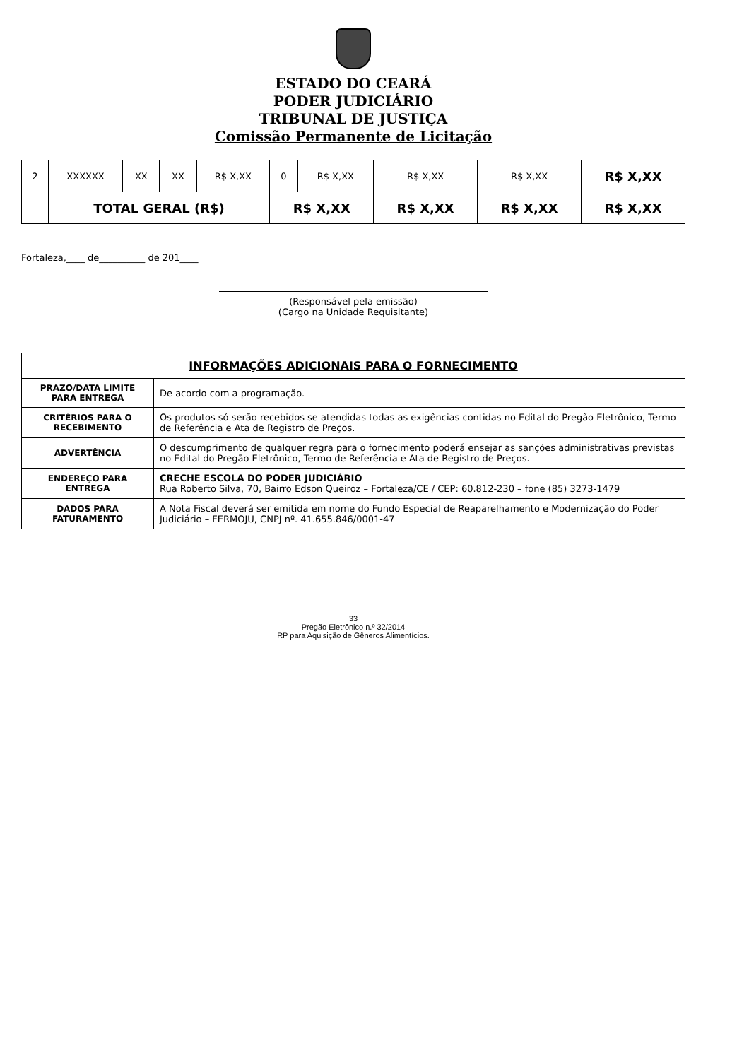ESTADO DO CEARÁ
PODER JUDICIÁRIO
TRIBUNAL DE JUSTIÇA
Comissão Permanente de Licitação
| 2 | XXXXXX | XX | XX | R$ X,XX | 0 | R$ X,XX | R$ X,XX | R$ X,XX | R$ X,XX |
| | TOTAL GERAL (R$) | | | | R$ X,XX | | R$ X,XX | R$ X,XX | R$ X,XX |
Fortaleza,____ de__________ de 201____
(Responsável pela emissão)
(Cargo na Unidade Requisitante)
| INFORMAÇÕES ADICIONAIS PARA O FORNECIMENTO | |
| --- | --- |
| PRAZO/DATA LIMITE PARA ENTREGA | De acordo com a programação. |
| CRITÉRIOS PARA O RECEBIMENTO | Os produtos só serão recebidos se atendidas todas as exigências contidas no Edital do Pregão Eletrônico, Termo de Referência e Ata de Registro de Preços. |
| ADVERTÊNCIA | O descumprimento de qualquer regra para o fornecimento poderá ensejar as sanções administrativas previstas no Edital do Pregão Eletrônico, Termo de Referência e Ata de Registro de Preços. |
| ENDEREÇO PARA ENTREGA | CRECHE ESCOLA DO PODER JUDICIÁRIO Rua Roberto Silva, 70, Bairro Edson Queiroz – Fortaleza/CE / CEP: 60.812-230 – fone (85) 3273-1479 |
| DADOS PARA FATURAMENTO | A Nota Fiscal deverá ser emitida em nome do Fundo Especial de Reaparelhamento e Modernização do Poder Judiciário – FERMOJU, CNPJ nº. 41.655.846/0001-47 |
33
Pregão Eletrônico n.º 32/2014
RP para Aquisição de Gêneros Alimentícios.